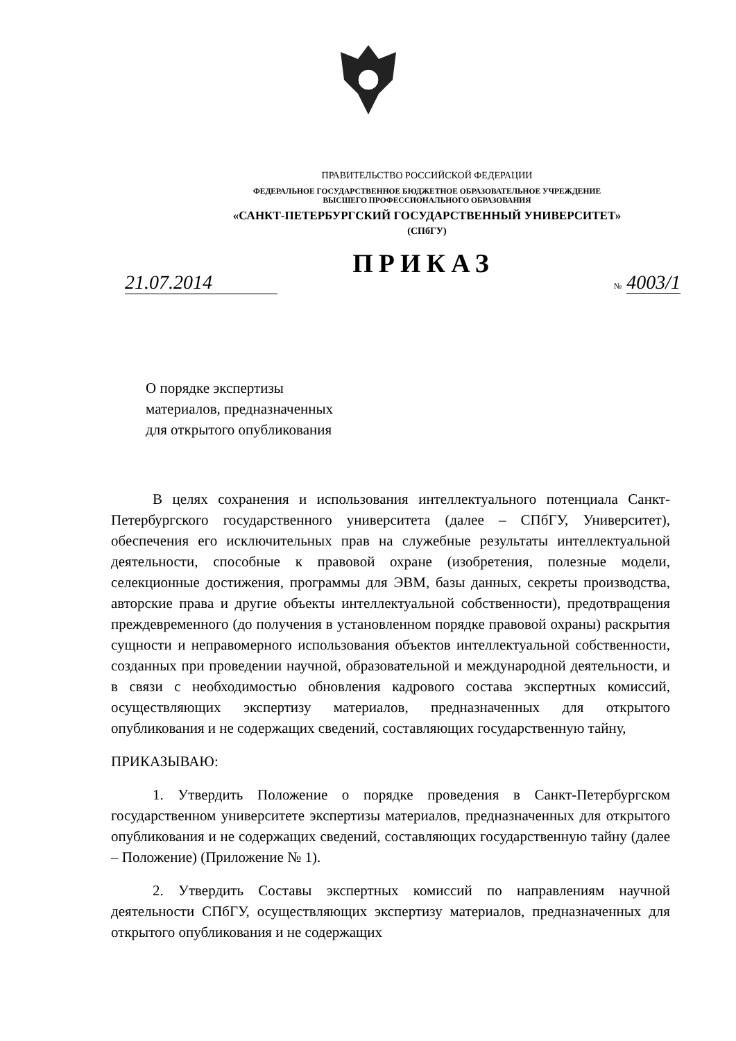ПРАВИТЕЛЬСТВО РОССИЙСКОЙ ФЕДЕРАЦИИ
ФЕДЕРАЛЬНОЕ ГОСУДАРСТВЕННОЕ БЮДЖЕТНОЕ ОБРАЗОВАТЕЛЬНОЕ УЧРЕЖДЕНИЕ
ВЫСШЕГО ПРОФЕССИОНАЛЬНОГО ОБРАЗОВАНИЯ
«САНКТ-ПЕТЕРБУРГСКИЙ ГОСУДАРСТВЕННЫЙ УНИВЕРСИТЕТ»
(СПбГУ)
ПРИКАЗ
21.07.2014 № 4003/1
О порядке экспертизы
материалов, предназначенных
для открытого опубликования
В целях сохранения и использования интеллектуального потенциала Санкт-Петербургского государственного университета (далее – СПбГУ, Университет), обеспечения его исключительных прав на служебные результаты интеллектуальной деятельности, способные к правовой охране (изобретения, полезные модели, селекционные достижения, программы для ЭВМ, базы данных, секреты производства, авторские права и другие объекты интеллектуальной собственности), предотвращения преждевременного (до получения в установленном порядке правовой охраны) раскрытия сущности и неправомерного использования объектов интеллектуальной собственности, созданных при проведении научной, образовательной и международной деятельности, и в связи с необходимостью обновления кадрового состава экспертных комиссий, осуществляющих экспертизу материалов, предназначенных для открытого опубликования и не содержащих сведений, составляющих государственную тайну,
ПРИКАЗЫВАЮ:
1. Утвердить Положение о порядке проведения в Санкт-Петербургском государственном университете экспертизы материалов, предназначенных для открытого опубликования и не содержащих сведений, составляющих государственную тайну (далее – Положение) (Приложение № 1).
2. Утвердить Составы экспертных комиссий по направлениям научной деятельности СПбГУ, осуществляющих экспертизу материалов, предназначенных для открытого опубликования и не содержащих